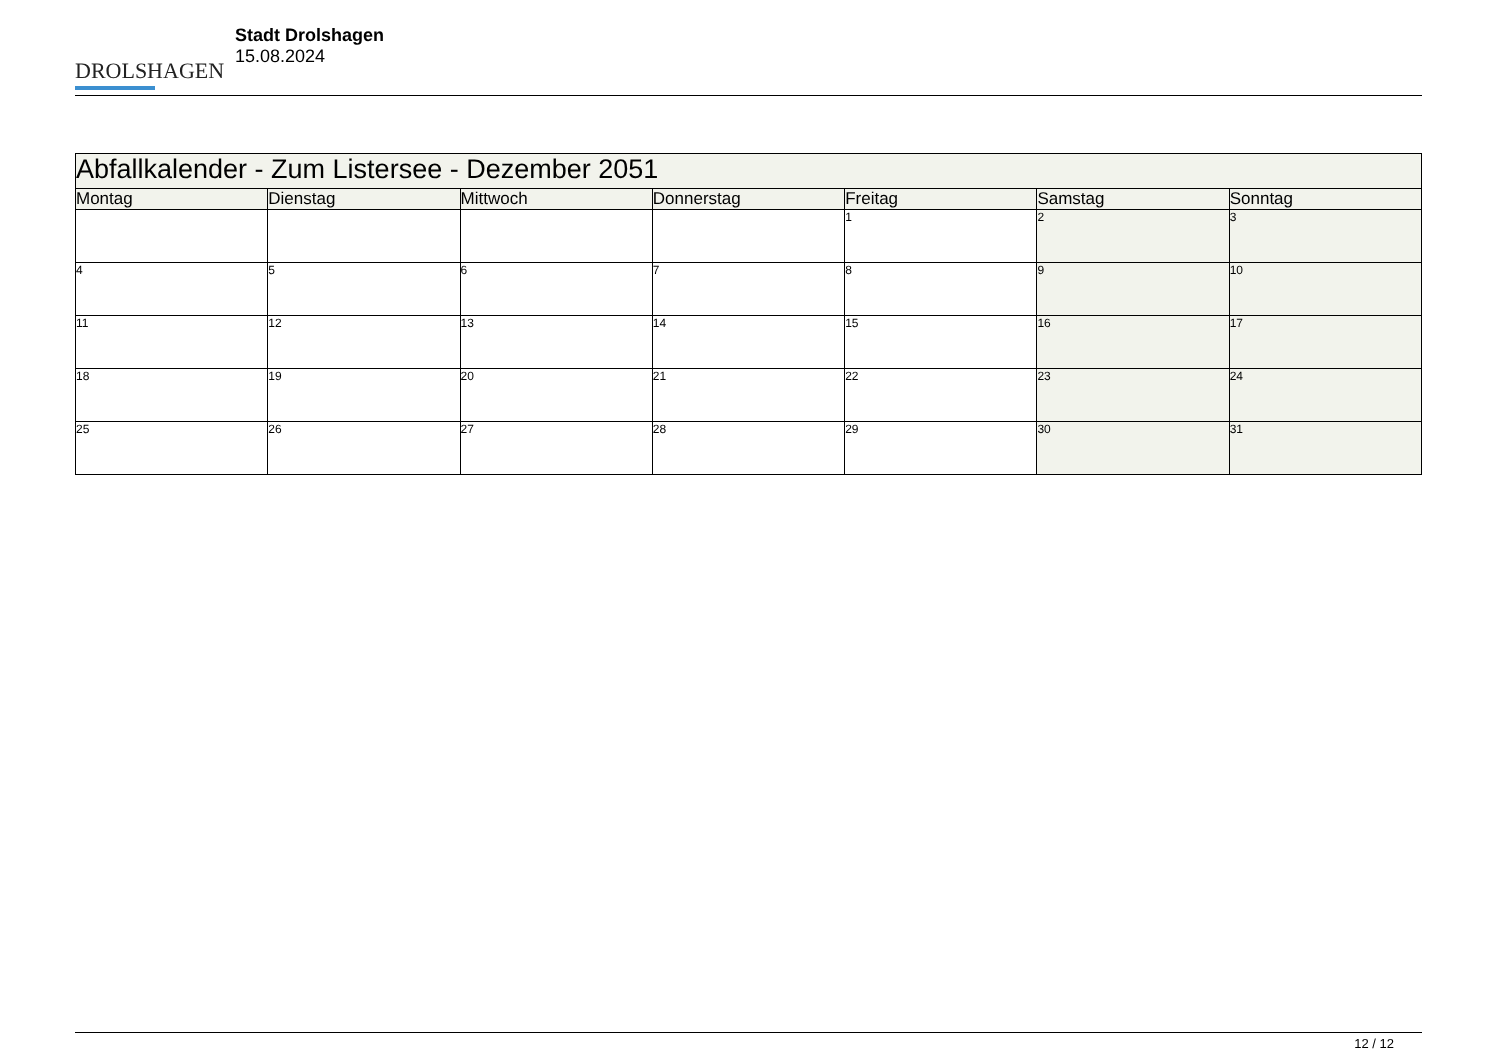DROLSHAGEN
Stadt Drolshagen
15.08.2024
| Abfallkalender - Zum Listersee - Dezember 2051 | | | | | | |
| --- | --- | --- | --- | --- | --- | --- |
| Montag | Dienstag | Mittwoch | Donnerstag | Freitag | Samstag | Sonntag |
| | | | | 1 | 2 | 3 |
| 4 | 5 | 6 | 7 | 8 | 9 | 10 |
| 11 | 12 | 13 | 14 | 15 | 16 | 17 |
| 18 | 19 | 20 | 21 | 22 | 23 | 24 |
| 25 | 26 | 27 | 28 | 29 | 30 | 31 |
12 / 12